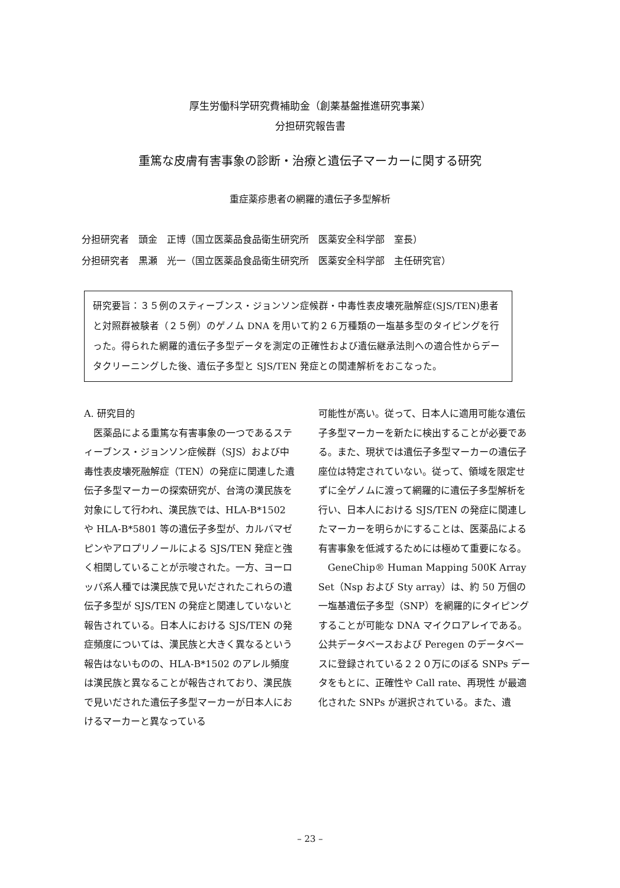厚生労働科学研究費補助金（創薬基盤推進研究事業）
分担研究報告書
重篤な皮膚有害事象の診断・治療と遺伝子マーカーに関する研究
重症薬疹患者の網羅的遺伝子多型解析
分担研究者　頭金　正博（国立医薬品食品衛生研究所　医薬安全科学部　室長）
分担研究者　黒瀬　光一（国立医薬品食品衛生研究所　医薬安全科学部　主任研究官）
研究要旨：３５例のスティーブンス・ジョンソン症候群・中毒性表皮壊死融解症(SJS/TEN)患者と対照群被験者（２５例）のゲノム DNA を用いて約２６万種類の一塩基多型のタイピングを行った。得られた網羅的遺伝子多型データを測定の正確性および遺伝継承法則への適合性からデータクリーニングした後、遺伝子多型と SJS/TEN 発症との関連解析をおこなった。
A. 研究目的
　医薬品による重篤な有害事象の一つであるスティーブンス・ジョンソン症候群（SJS）および中毒性表皮壊死融解症（TEN）の発症に関連した遺伝子多型マーカーの探索研究が、台湾の漢民族を対象にして行われ、漢民族では、HLA-B*1502 や HLA-B*5801 等の遺伝子多型が、カルバマゼピンやアロプリノールによる SJS/TEN 発症と強く相関していることが示唆された。一方、ヨーロッパ系人種では漢民族で見いだされたこれらの遺伝子多型が SJS/TEN の発症と関連していないと報告されている。日本人における SJS/TEN の発症頻度については、漢民族と大きく異なるという報告はないものの、HLA-B*1502 のアレル頻度は漢民族と異なることが報告されており、漢民族で見いだされた遺伝子多型マーカーが日本人におけるマーカーと異なっている
可能性が高い。従って、日本人に適用可能な遺伝子多型マーカーを新たに検出することが必要である。また、現状では遺伝子多型マーカーの遺伝子座位は特定されていない。従って、領域を限定せずに全ゲノムに渡って網羅的に遺伝子多型解析を行い、日本人における SJS/TEN の発症に関連したマーカーを明らかにすることは、医薬品による有害事象を低減するためには極めて重要になる。
　GeneChip® Human Mapping 500K Array Set（Nsp および Sty array）は、約 50 万個の一塩基遺伝子多型（SNP）を網羅的にタイピングすることが可能な DNA マイクロアレイである。公共データベースおよび Peregen のデータベースに登録されている２２０万にのぼる SNPs データをもとに、正確性や Call rate、再現性 が最適化された SNPs が選択されている。また、遺
– 23 –